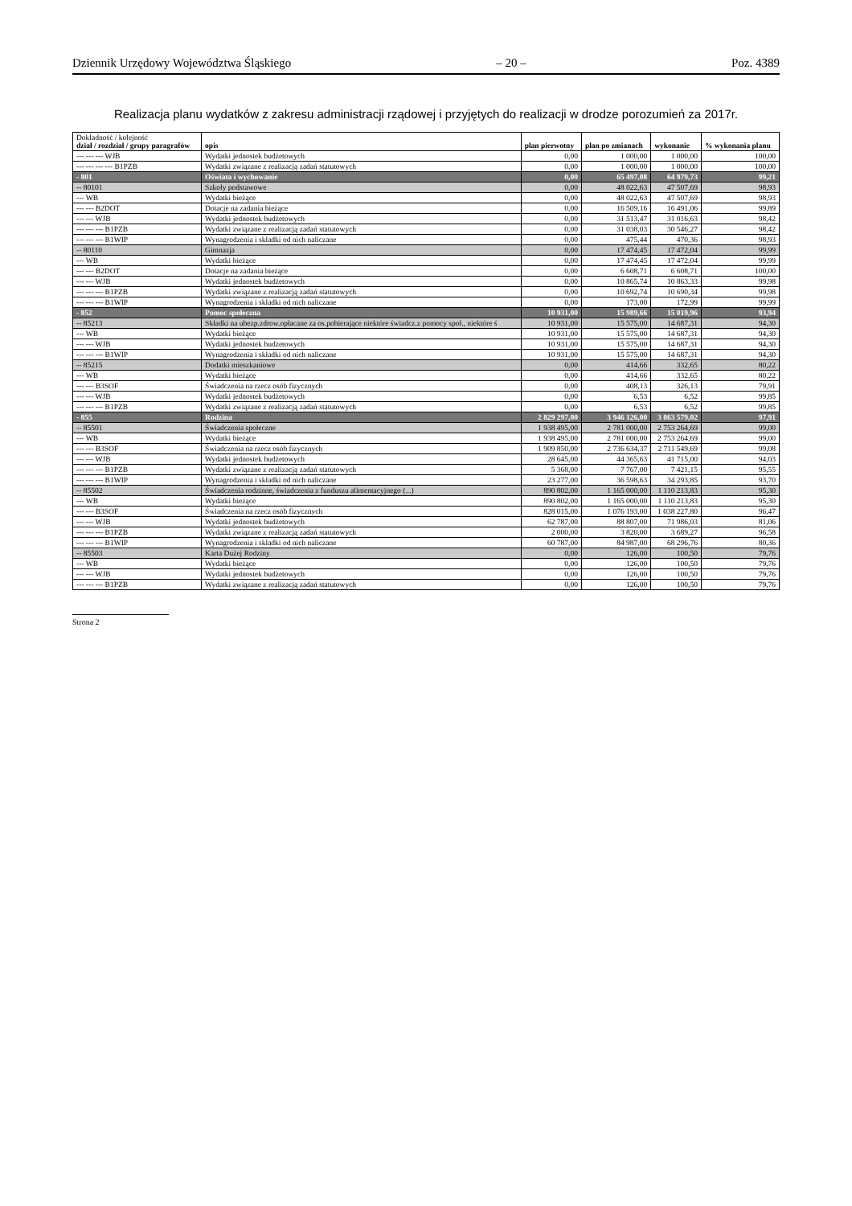Dziennik Urzędowy Województwa Śląskiego – 20 – Poz. 4389
Realizacja planu wydatków z zakresu administracji rządowej i przyjętych do realizacji w drodze porozumień za 2017r.
| Dokładność / kolejność dział / rozdział / grupy paragrafów | opis | plan pierwotny | plan po zmianach | wykonanie | % wykonania planu |
| --- | --- | --- | --- | --- | --- |
| --- --- --- WJB | Wydatki jednostek budżetowych | 0,00 | 1 000,00 | 1 000,00 | 100,00 |
| --- --- --- --- B1PZB | Wydatki związane z realizacją zadań statutowych | 0,00 | 1 000,00 | 1 000,00 | 100,00 |
| - 801 | Oświata i wychowanie | 0,00 | 65 497,08 | 64 979,73 | 99,21 |
| -- 80101 | Szkoły podstawowe | 0,00 | 48 022,63 | 47 507,69 | 98,93 |
| --- WB | Wydatki bieżące | 0,00 | 48 022,63 | 47 507,69 | 98,93 |
| --- --- B2DOT | Dotacje na zadania bieżące | 0,00 | 16 509,16 | 16 491,06 | 99,89 |
| --- --- WJB | Wydatki jednostek budżetowych | 0,00 | 31 513,47 | 31 016,63 | 98,42 |
| --- --- --- B1PZB | Wydatki związane z realizacją zadań statutowych | 0,00 | 31 038,03 | 30 546,27 | 98,42 |
| --- --- --- B1WIP | Wynagrodzenia i składki od nich naliczane | 0,00 | 475,44 | 470,36 | 98,93 |
| -- 80110 | Gimnazja | 0,00 | 17 474,45 | 17 472,04 | 99,99 |
| --- WB | Wydatki bieżące | 0,00 | 17 474,45 | 17 472,04 | 99,99 |
| --- --- B2DOT | Dotacje na zadania bieżące | 0,00 | 6 608,71 | 6 608,71 | 100,00 |
| --- --- WJB | Wydatki jednostek budżetowych | 0,00 | 10 865,74 | 10 863,33 | 99,98 |
| --- --- --- B1PZB | Wydatki związane z realizacją zadań statutowych | 0,00 | 10 692,74 | 10 690,34 | 99,98 |
| --- --- --- B1WIP | Wynagrodzenia i składki od nich naliczane | 0,00 | 173,00 | 172,99 | 99,99 |
| - 852 | Pomoc społeczna | 10 931,00 | 15 989,66 | 15 019,96 | 93,94 |
| -- 85213 | Składki na ubezp.zdrow.opłacane za os.pobierające niektóre świadcz.z pomocy społ., niektóre ś | 10 931,00 | 15 575,00 | 14 687,31 | 94,30 |
| --- WB | Wydatki bieżące | 10 931,00 | 15 575,00 | 14 687,31 | 94,30 |
| --- --- WJB | Wydatki jednostek budżetowych | 10 931,00 | 15 575,00 | 14 687,31 | 94,30 |
| --- --- --- B1WIP | Wynagrodzenia i składki od nich naliczane | 10 931,00 | 15 575,00 | 14 687,31 | 94,30 |
| -- 85215 | Dodatki mieszkaniowe | 0,00 | 414,66 | 332,65 | 80,22 |
| --- WB | Wydatki bieżące | 0,00 | 414,66 | 332,65 | 80,22 |
| --- --- B3SOF | Świadczenia na rzecz osób fizycznych | 0,00 | 408,13 | 326,13 | 79,91 |
| --- --- WJB | Wydatki jednostek budżetowych | 0,00 | 6,53 | 6,52 | 99,85 |
| --- --- --- B1PZB | Wydatki związane z realizacją zadań statutowych | 0,00 | 6,53 | 6,52 | 99,85 |
| - 855 | Rodzina | 2 829 297,00 | 3 946 126,00 | 3 863 579,02 | 97,91 |
| -- 85501 | Świadczenia społeczne | 1 938 495,00 | 2 781 000,00 | 2 753 264,69 | 99,00 |
| --- WB | Wydatki bieżące | 1 938 495,00 | 2 781 000,00 | 2 753 264,69 | 99,00 |
| --- --- B3SOF | Świadczenia na rzecz osób fizycznych | 1 909 850,00 | 2 736 634,37 | 2 711 549,69 | 99,08 |
| --- --- WJB | Wydatki jednostek budżetowych | 28 645,00 | 44 365,63 | 41 715,00 | 94,03 |
| --- --- --- B1PZB | Wydatki związane z realizacją zadań statutowych | 5 368,00 | 7 767,00 | 7 421,15 | 95,55 |
| --- --- --- B1WIP | Wynagrodzenia i składki od nich naliczane | 23 277,00 | 36 598,63 | 34 293,85 | 93,70 |
| -- 85502 | Świadczenia rodzinne, świadczenia z funduszu alimentacyjnego (...) | 890 802,00 | 1 165 000,00 | 1 110 213,83 | 95,30 |
| --- WB | Wydatki bieżące | 890 802,00 | 1 165 000,00 | 1 110 213,83 | 95,30 |
| --- --- B3SOF | Świadczenia na rzecz osób fizycznych | 828 015,00 | 1 076 193,00 | 1 038 227,80 | 96,47 |
| --- --- WJB | Wydatki jednostek budżetowych | 62 787,00 | 88 807,00 | 71 986,03 | 81,06 |
| --- --- --- B1PZB | Wydatki związane z realizacją zadań statutowych | 2 000,00 | 3 820,00 | 3 689,27 | 96,58 |
| --- --- --- B1WIP | Wynagrodzenia i składki od nich naliczane | 60 787,00 | 84 987,00 | 68 296,76 | 80,36 |
| -- 85503 | Karta Dużej Rodziny | 0,00 | 126,00 | 100,50 | 79,76 |
| --- WB | Wydatki bieżące | 0,00 | 126,00 | 100,50 | 79,76 |
| --- --- WJB | Wydatki jednostek budżetowych | 0,00 | 126,00 | 100,50 | 79,76 |
| --- --- --- B1PZB | Wydatki związane z realizacją zadań statutowych | 0,00 | 126,00 | 100,50 | 79,76 |
Strona 2